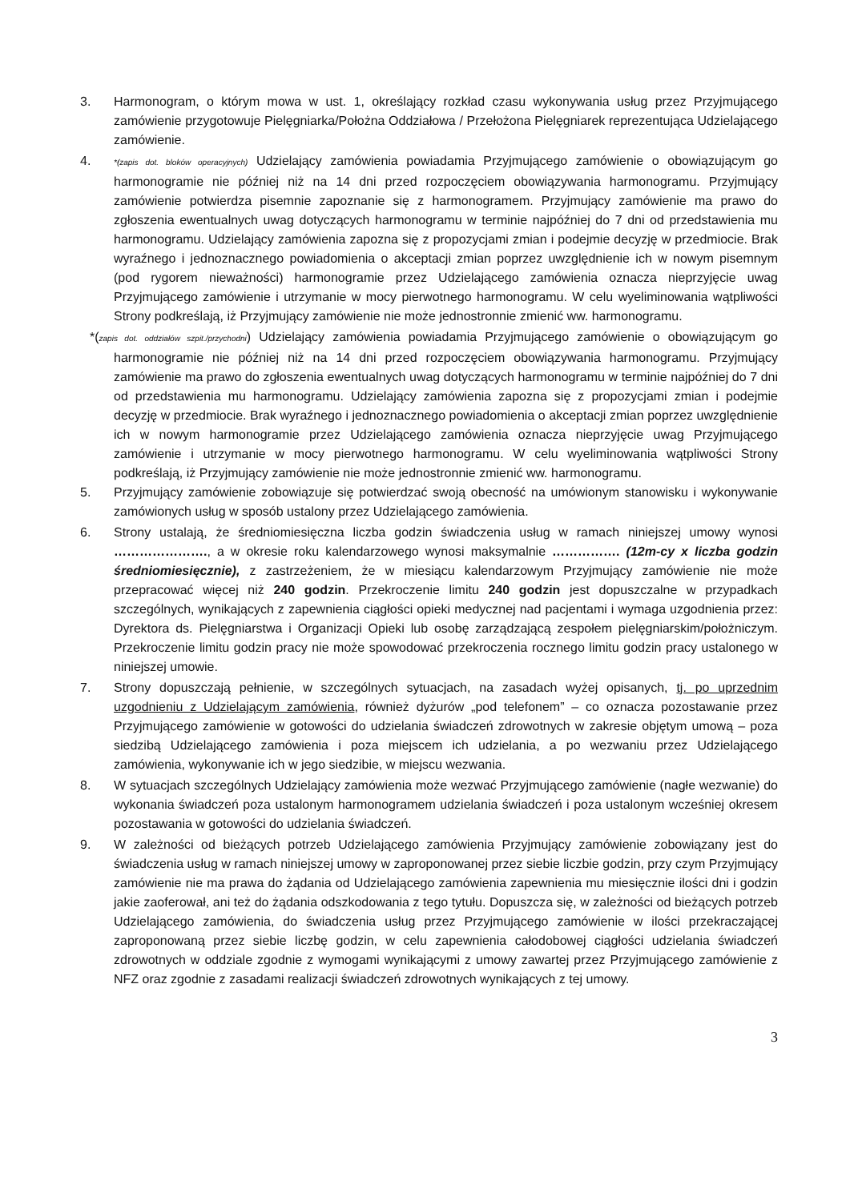3. Harmonogram, o którym mowa w ust. 1, określający rozkład czasu wykonywania usług przez Przyjmującego zamówienie przygotowuje Pielęgniarka/Położna Oddziałowa / Przełożona Pielęgniarek reprezentująca Udzielającego zamówienie.
4. *(zapis dot. bloków operacyjnych) Udzielający zamówienia powiadamia Przyjmującego zamówienie o obowiązującym go harmonogramie nie później niż na 14 dni przed rozpoczęciem obowiązywania harmonogramu. Przyjmujący zamówienie potwierdza pisemnie zapoznanie się z harmonogramem. Przyjmujący zamówienie ma prawo do zgłoszenia ewentualnych uwag dotyczących harmonogramu w terminie najpóźniej do 7 dni od przedstawienia mu harmonogramu. Udzielający zamówienia zapozna się z propozycjami zmian i podejmie decyzję w przedmiocie. Brak wyraźnego i jednoznacznego powiadomienia o akceptacji zmian poprzez uwzględnienie ich w nowym pisemnym (pod rygorem nieważności) harmonogramie przez Udzielającego zamówienia oznacza nieprzyjęcie uwag Przyjmującego zamówienie i utrzymanie w mocy pierwotnego harmonogramu. W celu wyeliminowania wątpliwości Strony podkreślają, iż Przyjmujący zamówienie nie może jednostronnie zmienić ww. harmonogramu.
*(zapis dot. oddziałów szpit./przychodni) Udzielający zamówienia powiadamia Przyjmującego zamówienie o obowiązującym go harmonogramie nie później niż na 14 dni przed rozpoczęciem obowiązywania harmonogramu. Przyjmujący zamówienie ma prawo do zgłoszenia ewentualnych uwag dotyczących harmonogramu w terminie najpóźniej do 7 dni od przedstawienia mu harmonogramu. Udzielający zamówienia zapozna się z propozycjami zmian i podejmie decyzję w przedmiocie. Brak wyraźnego i jednoznacznego powiadomienia o akceptacji zmian poprzez uwzględnienie ich w nowym harmonogramie przez Udzielającego zamówienia oznacza nieprzyjęcie uwag Przyjmującego zamówienie i utrzymanie w mocy pierwotnego harmonogramu. W celu wyeliminowania wątpliwości Strony podkreślają, iż Przyjmujący zamówienie nie może jednostronnie zmienić ww. harmonogramu.
5. Przyjmujący zamówienie zobowiązuje się potwierdzać swoją obecność na umówionym stanowisku i wykonywanie zamówionych usług w sposób ustalony przez Udzielającego zamówienia.
6. Strony ustalają, że średniomiesięczna liczba godzin świadczenia usług w ramach niniejszej umowy wynosi …………………., a w okresie roku kalendarzowego wynosi maksymalnie ……………. (12m-cy x liczba godzin średniomiesięcznie), z zastrzeżeniem, że w miesiącu kalendarzowym Przyjmujący zamówienie nie może przepracować więcej niż 240 godzin. Przekroczenie limitu 240 godzin jest dopuszczalne w przypadkach szczególnych, wynikających z zapewnienia ciągłości opieki medycznej nad pacjentami i wymaga uzgodnienia przez: Dyrektora ds. Pielęgniarstwa i Organizacji Opieki lub osobę zarządzającą zespołem pielęgniarskim/położniczym. Przekroczenie limitu godzin pracy nie może spowodować przekroczenia rocznego limitu godzin pracy ustalonego w niniejszej umowie.
7. Strony dopuszczają pełnienie, w szczególnych sytuacjach, na zasadach wyżej opisanych, tj. po uprzednim uzgodnieniu z Udzielającym zamówienia, również dyżurów „pod telefonem” – co oznacza pozostawanie przez Przyjmującego zamówienie w gotowości do udzielania świadczeń zdrowotnych w zakresie objętym umową – poza siedzibą Udzielającego zamówienia i poza miejscem ich udzielania, a po wezwaniu przez Udzielającego zamówienia, wykonywanie ich w jego siedzibie, w miejscu wezwania.
8. W sytuacjach szczególnych Udzielający zamówienia może wezwać Przyjmującego zamówienie (nagłe wezwanie) do wykonania świadczeń poza ustalonym harmonogramem udzielania świadczeń i poza ustalonym wcześniej okresem pozostawania w gotowości do udzielania świadczeń.
9. W zależności od bieżących potrzeb Udzielającego zamówienia Przyjmujący zamówienie zobowiązany jest do świadczenia usług w ramach niniejszej umowy w zaproponowanej przez siebie liczbie godzin, przy czym Przyjmujący zamówienie nie ma prawa do żądania od Udzielającego zamówienia zapewnienia mu miesięcznie ilości dni i godzin jakie zaoferował, ani też do żądania odszkodowania z tego tytułu. Dopuszcza się, w zależności od bieżących potrzeb Udzielającego zamówienia, do świadczenia usług przez Przyjmującego zamówienie w ilości przekraczającej zaproponowaną przez siebie liczbę godzin, w celu zapewnienia całodobowej ciągłości udzielania świadczeń zdrowotnych w oddziale zgodnie z wymogami wynikającymi z umowy zawartej przez Przyjmującego zamówienie z NFZ oraz zgodnie z zasadami realizacji świadczeń zdrowotnych wynikających z tej umowy.
3